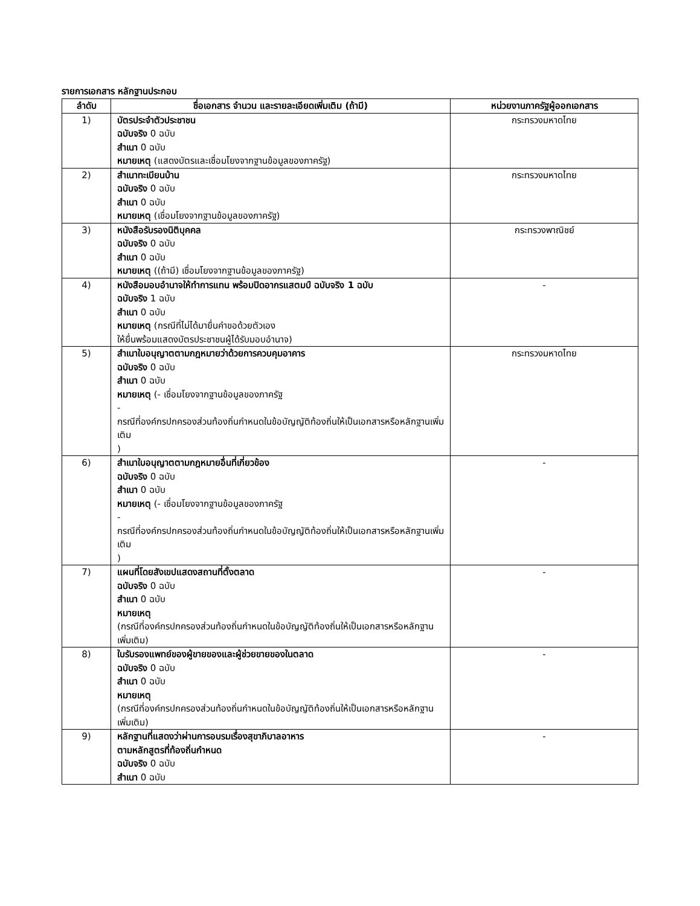รายการเอกสาร หลักฐานประกอบ
| ลำดับ | ชื่อเอกสาร จำนวน และรายละเอียดเพิ่มเติม (ถ้ามี) | หน่วยงานภาครัฐผู้ออกเอกสาร |
| --- | --- | --- |
| 1) | บัตรประจำตัวประชาชน ฉบับจริง 0 ฉบับ สำเนา 0 ฉบับ หมายเหตุ (แสดงบัตรและเชื่อมโยงจากฐานข้อมูลของภาครัฐ) | กระทรวงมหาดไทย |
| 2) | สำเนาทะเบียนบ้าน ฉบับจริง 0 ฉบับ สำเนา 0 ฉบับ หมายเหตุ (เชื่อมโยงจากฐานข้อมูลของภาครัฐ) | กระทรวงมหาดไทย |
| 3) | หนังสือรับรองนิติบุคคล ฉบับจริง 0 ฉบับ สำเนา 0 ฉบับ หมายเหตุ ((ถ้ามี) เชื่อมโยงจากฐานข้อมูลของภาครัฐ) | กระทรวงพาณิชย์ |
| 4) | หนังสือมอบอำนาจให้ทำการแทน พร้อมปิดอากรแสตมป์ ฉบับจริง 1 ฉบับ ฉบับจริง 1 ฉบับ สำเนา 0 ฉบับ หมายเหตุ (กรณีที่ไม่ได้มายื่นคำขอด้วยตัวเอง ให้ยื่นพร้อมแสดงบัตรประชาชนผู้ได้รับมอบอำนาจ) | - |
| 5) | สำเนาใบอนุญาตตามกฎหมายว่าด้วยการควบคุมอาคาร ฉบับจริง 0 ฉบับ สำเนา 0 ฉบับ หมายเหตุ (- เชื่อมโยงจากฐานข้อมูลของภาครัฐ - กรณีที่องค์กรปกครองส่วนท้องถิ่นกำหนดในข้อบัญญัติท้องถิ่นให้เป็นเอกสารหรือหลักฐานเพิ่มเติม ) | กระทรวงมหาดไทย |
| 6) | สำเนาใบอนุญาตตามกฎหมายอื่นที่เกี่ยวข้อง ฉบับจริง 0 ฉบับ สำเนา 0 ฉบับ หมายเหตุ (- เชื่อมโยงจากฐานข้อมูลของภาครัฐ - กรณีที่องค์กรปกครองส่วนท้องถิ่นกำหนดในข้อบัญญัติท้องถิ่นให้เป็นเอกสารหรือหลักฐานเพิ่มเติม ) | - |
| 7) | แผนที่โดยสังเขปแสดงสถานที่ตั้งตลาด ฉบับจริง 0 ฉบับ สำเนา 0 ฉบับ หมายเหตุ (กรณีที่องค์กรปกครองส่วนท้องถิ่นกำหนดในข้อบัญญัติท้องถิ่นให้เป็นเอกสารหรือหลักฐานเพิ่มเติม) | - |
| 8) | ใบรับรองแพทย์ของผู้ขายของและผู้ช่วยขายของในตลาด ฉบับจริง 0 ฉบับ สำเนา 0 ฉบับ หมายเหตุ (กรณีที่องค์กรปกครองส่วนท้องถิ่นกำหนดในข้อบัญญัติท้องถิ่นให้เป็นเอกสารหรือหลักฐานเพิ่มเติม) | - |
| 9) | หลักฐานที่แสดงว่าผ่านการอบรมเรื่องสุขาภิบาลอาหาร ตามหลักสูตรที่ท้องถิ่นกำหนด ฉบับจริง 0 ฉบับ สำเนา 0 ฉบับ | - |